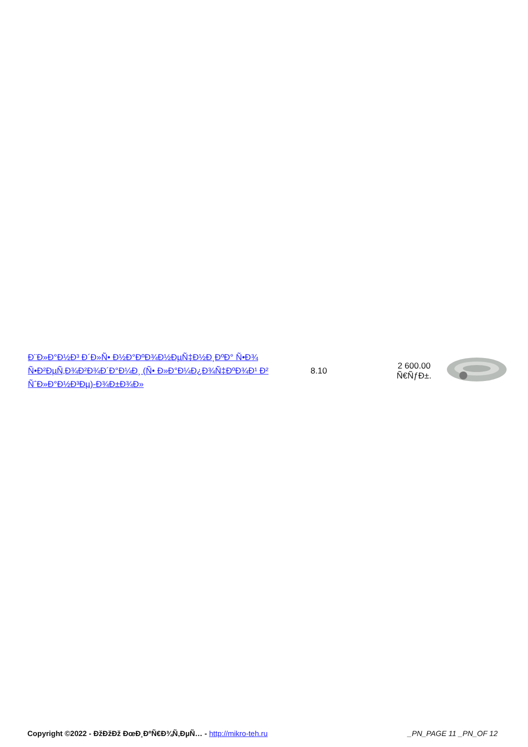| Ð¨Ð»Ð°Ð½Ð³ Ð´Ð»Ñ• Ð½Ð°ÐºÐ¾Ð½ÐµÑ‡Ð½Ð¸ÐºÐ° Ñ•Ð¾ Ñ•Ð²ÐµÑ‚Ð¾Ð²Ð¾Ð´Ð°Ð¼Ð¸ (Ñ• Ð»Ð°Ð¼Ð¿Ð¾Ñ‡ÐºÐ¾Ð¹ Ð² ÑˆÐ»Ð°Ð½Ð³Ðµ)-Ð¾Ð±Ð¾Ð» | 8.10 | 2 600.00 Ñ€ÑƒÐ±. | |
Copyright ©2022 - ÐžÐžÐž ÐœÐ¸ÐºÑ€Ð¾Ñ‚ÐµÑ… - http://mikro-teh.ru
_PN_PAGE 11 _PN_OF 12